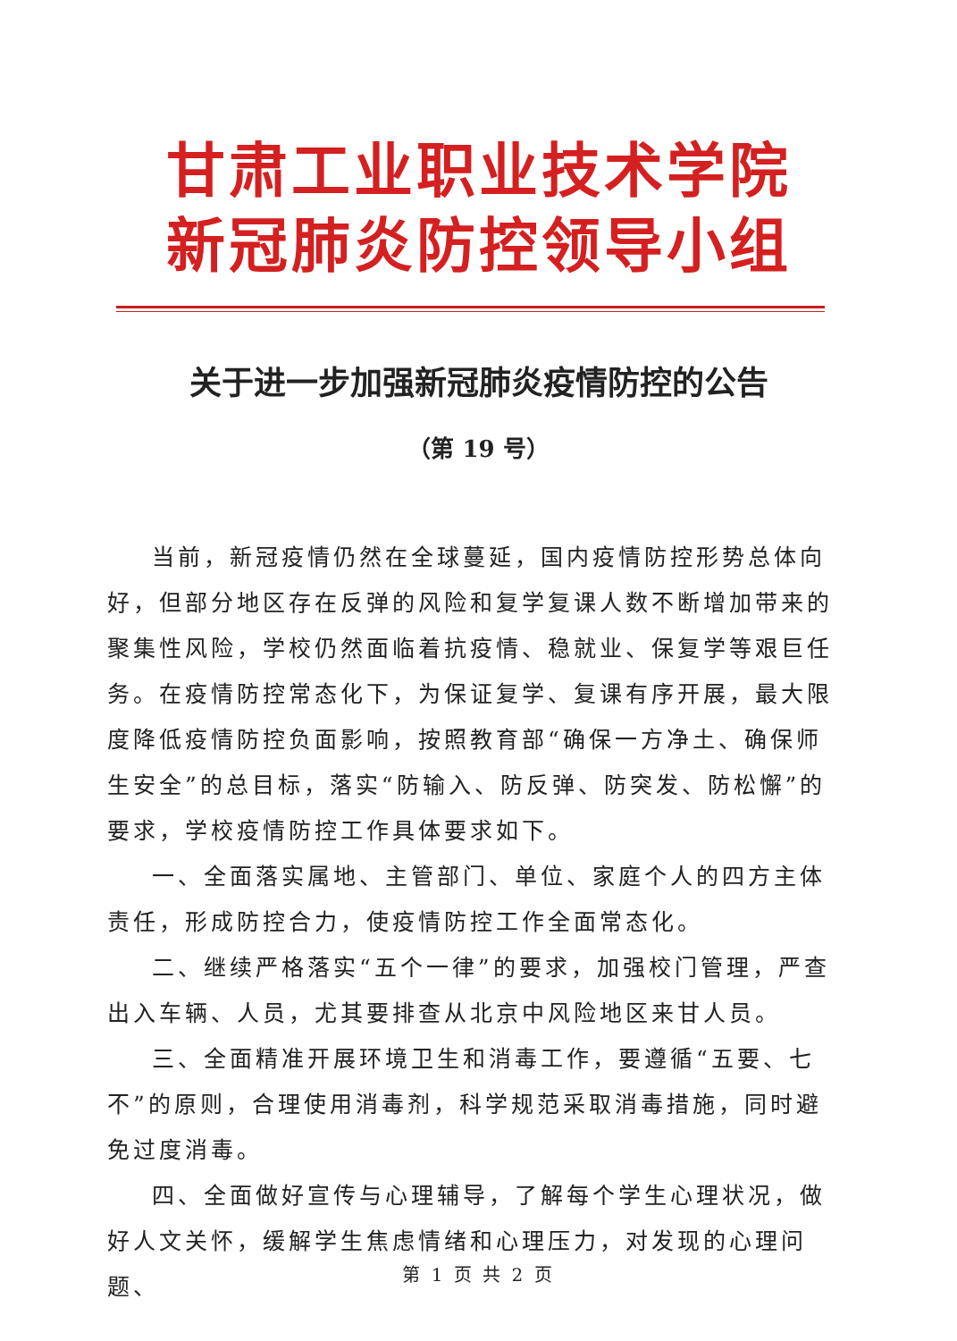甘肃工业职业技术学院
新冠肺炎防控领导小组
关于进一步加强新冠肺炎疫情防控的公告
（第 19 号）
当前，新冠疫情仍然在全球蔓延，国内疫情防控形势总体向好，但部分地区存在反弹的风险和复学复课人数不断增加带来的聚集性风险，学校仍然面临着抗疫情、稳就业、保复学等艰巨任务。在疫情防控常态化下，为保证复学、复课有序开展，最大限度降低疫情防控负面影响，按照教育部“确保一方净土、确保师生安全”的总目标，落实“防输入、防反弹、防突发、防松懈”的要求，学校疫情防控工作具体要求如下。
一、全面落实属地、主管部门、单位、家庭个人的四方主体责任，形成防控合力，使疫情防控工作全面常态化。
二、继续严格落实“五个一律”的要求，加强校门管理，严查出入车辆、人员，尤其要排查从北京中风险地区来甘人员。
三、全面精准开展环境卫生和消毒工作，要遵循“五要、七不”的原则，合理使用消毒剂，科学规范采取消毒措施，同时避免过度消毒。
四、全面做好宣传与心理辅导，了解每个学生心理状况，做好人文关怀，缓解学生焦虑情绪和心理压力，对发现的心理问题、
第 1 页 共 2 页